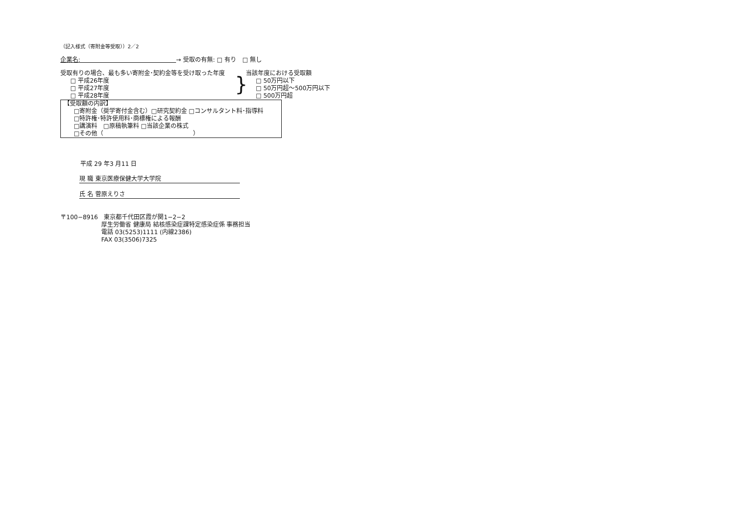（記入様式（寄附金等受取））2／2
企業名:　　　　　　　　　　　　　　　　→ 受取の有無: □ 有り　□ 無し
受取有りの場合、最も多い寄附金･契約金等を受け取った年度
□ 平成26年度
□ 平成27年度
□ 平成28年度
}
当該年度における受取額
□ 50万円以下
□ 50万円超～500万円以下
□ 500万円超
【受取額の内訳】
□寄附金（奨学寄付金含む）□研究契約金 □コンサルタント料･指導料
□特許権･特許使用料･商標権による報酬
□講演料　□原稿執筆料 □当該企業の株式
□その他（　　　　　　　　　　　　　　　）
平成 29 年3 月11 日
現 職 東京医療保健大学大学院
氏 名 菅原えりさ
〒100−8916　東京都千代田区霞が関1−2−2
厚生労働省 健康局 結核感染症課特定感染症係 事務担当
電話 03(5253)1111 (内線2386)
FAX 03(3506)7325